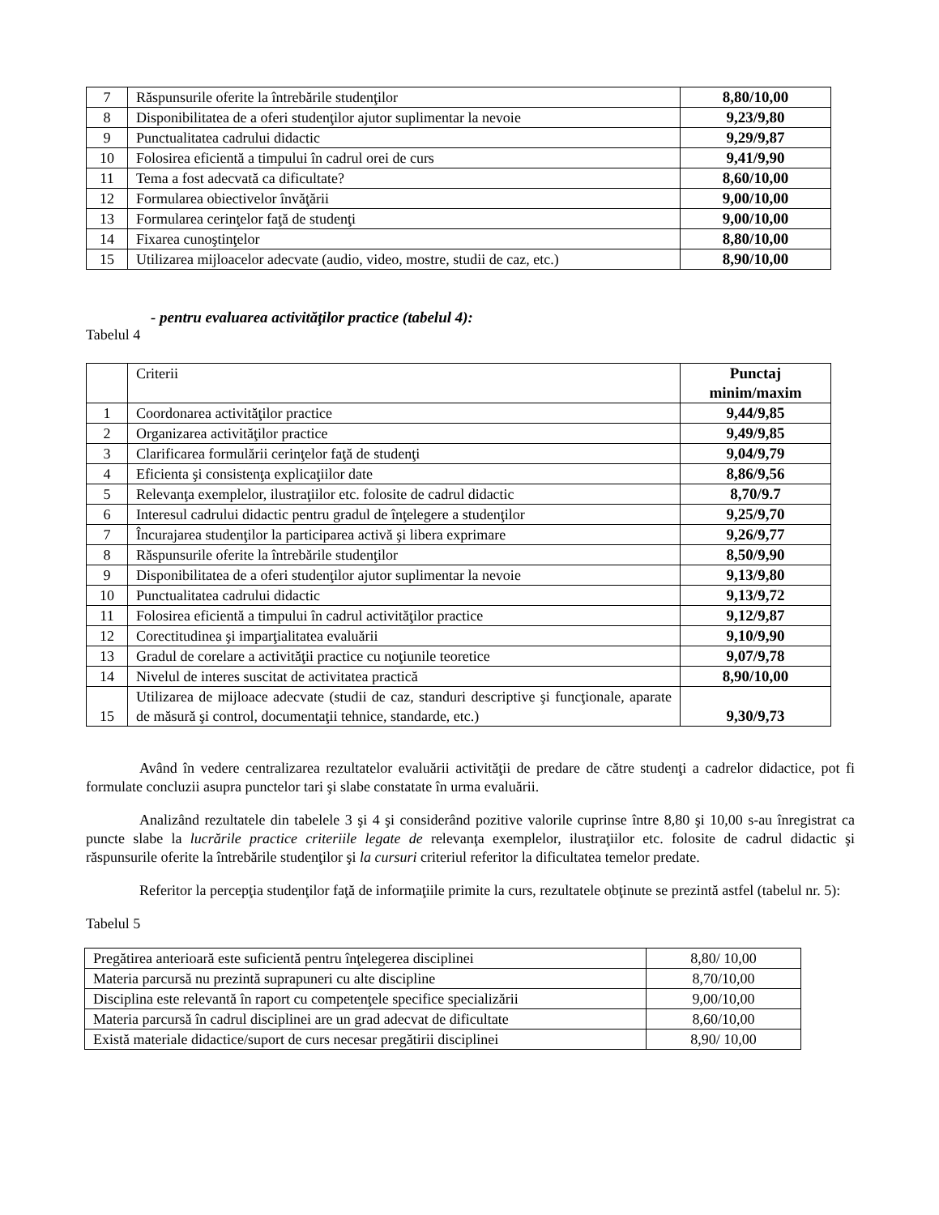| 7 | Răspunsurile oferite la întrebările studenţilor | 8,80/10,00 |
| 8 | Disponibilitatea de a oferi studenţilor ajutor suplimentar la nevoie | 9,23/9,80 |
| 9 | Punctualitatea cadrului didactic | 9,29/9,87 |
| 10 | Folosirea eficientă a timpului în cadrul orei de curs | 9,41/9,90 |
| 11 | Tema a fost adecvată ca dificultate? | 8,60/10,00 |
| 12 | Formularea obiectivelor învăţării | 9,00/10,00 |
| 13 | Formularea cerinţelor faţă de studenţi | 9,00/10,00 |
| 14 | Fixarea cunoştinţelor | 8,80/10,00 |
| 15 | Utilizarea mijloacelor adecvate (audio, video, mostre, studii de caz, etc.) | 8,90/10,00 |
- pentru evaluarea activităţilor practice (tabelul 4):
Tabelul 4
| | Criterii | Punctaj minim/maxim |
| 1 | Coordonarea activităţilor practice | 9,44/9,85 |
| 2 | Organizarea activităţilor practice | 9,49/9,85 |
| 3 | Clarificarea formulării cerinţelor faţă de studenţi | 9,04/9,79 |
| 4 | Eficienta şi consistenţa explicaţiilor date | 8,86/9,56 |
| 5 | Relevanţa exemplelor, ilustraţiilor etc. folosite de cadrul didactic | 8,70/9.7 |
| 6 | Interesul cadrului didactic pentru gradul de înţelegere a studenţilor | 9,25/9,70 |
| 7 | Încurajarea studenţilor la participarea activă şi libera exprimare | 9,26/9,77 |
| 8 | Răspunsurile oferite la întrebările studenţilor | 8,50/9,90 |
| 9 | Disponibilitatea de a oferi studenţilor ajutor suplimentar la nevoie | 9,13/9,80 |
| 10 | Punctualitatea cadrului didactic | 9,13/9,72 |
| 11 | Folosirea eficientă a timpului în cadrul activităţilor practice | 9,12/9,87 |
| 12 | Corectitudinea şi imparţialitatea evaluării | 9,10/9,90 |
| 13 | Gradul de corelare a activităţii practice cu noţiunile teoretice | 9,07/9,78 |
| 14 | Nivelul de interes suscitat de activitatea practică | 8,90/10,00 |
| 15 | Utilizarea de mijloace adecvate (studii de caz, standuri descriptive şi funcţionale, aparate de măsură şi control, documentaţii tehnice, standarde, etc.) | 9,30/9,73 |
Având în vedere centralizarea rezultatelor evaluării activităţii de predare de către studenţi a cadrelor didactice, pot fi formulate concluzii asupra punctelor tari şi slabe constatate în urma evaluării.
Analizând rezultatele din tabelele 3 şi 4 şi considerând pozitive valorile cuprinse între 8,80 şi 10,00 s-au înregistrat ca puncte slabe la lucrările practice criteriile legate de relevanţa exemplelor, ilustraţiilor etc. folosite de cadrul didactic şi răspunsurile oferite la întrebările studenţilor şi la cursuri criteriul referitor la dificultatea temelor predate.
Referitor la percepţia studenţilor faţă de informaţiile primite la curs, rezultatele obţinute se prezintă astfel (tabelul nr. 5):
Tabelul 5
| Pregătirea anterioară este suficientă pentru înţelegerea disciplinei | 8,80/ 10,00 |
| Materia parcursă nu prezintă suprapuneri cu alte discipline | 8,70/10,00 |
| Disciplina este relevantă în raport cu competenţele specifice specializării | 9,00/10,00 |
| Materia parcursă în cadrul disciplinei are un grad adecvat de dificultate | 8,60/10,00 |
| Există materiale didactice/suport de curs necesar pregătirii disciplinei | 8,90/ 10,00 |